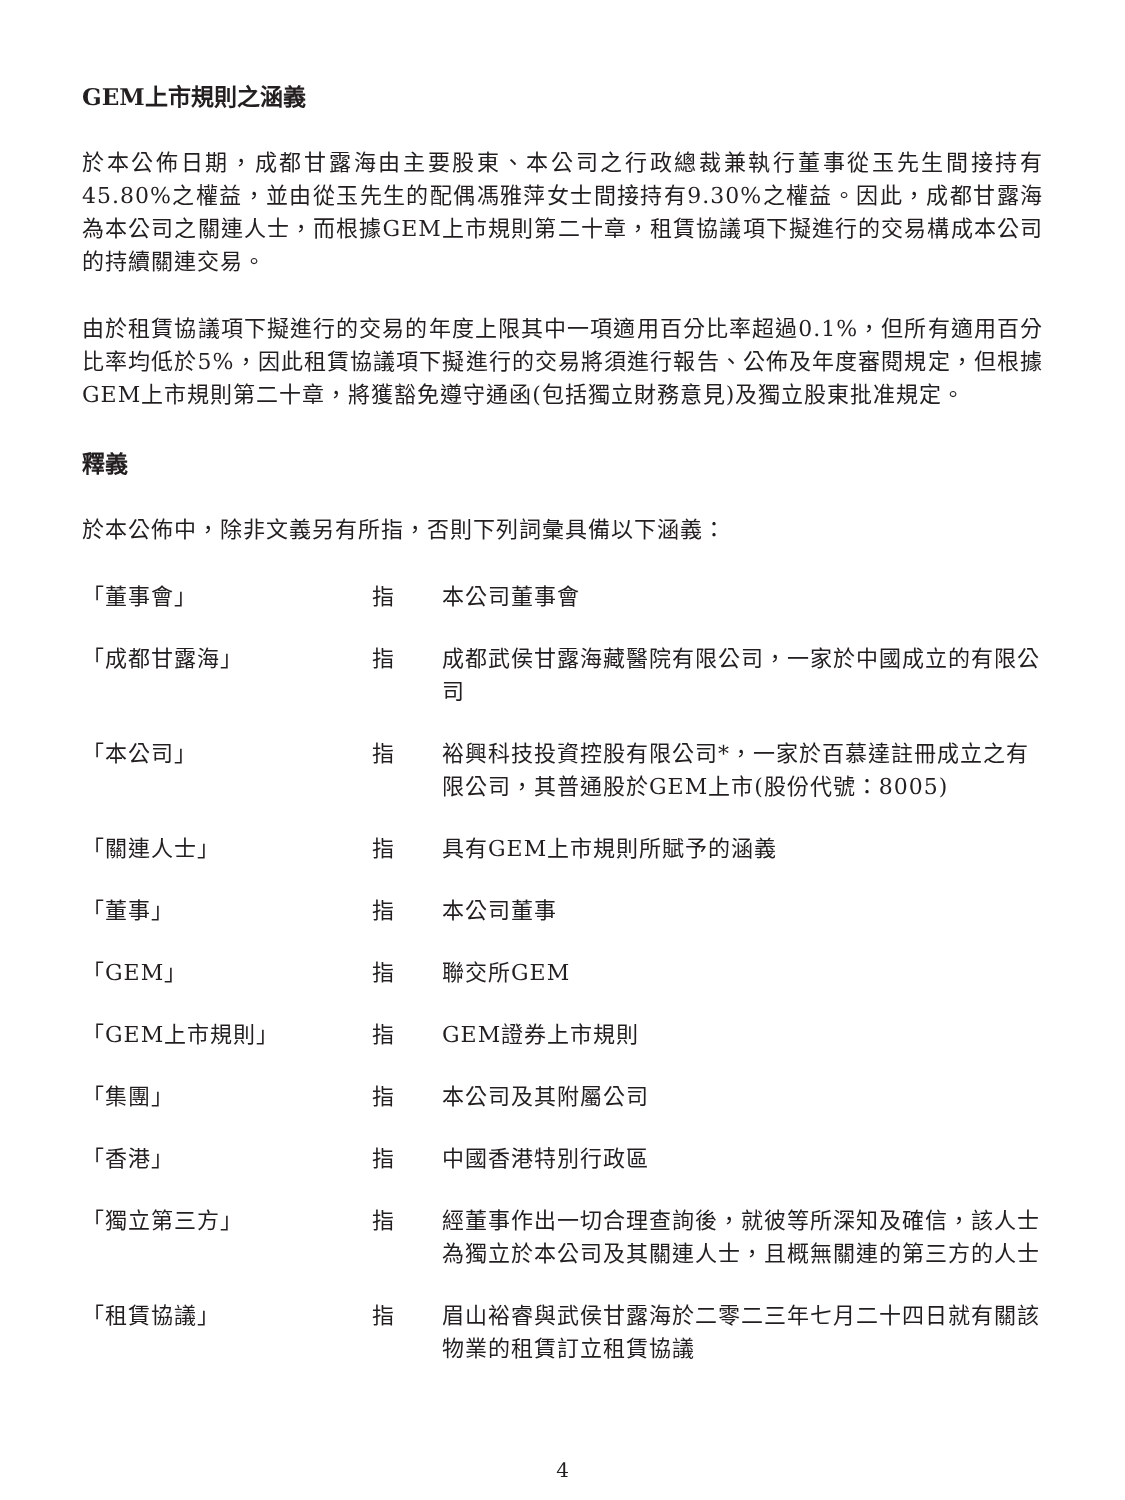GEM上市規則之涵義
於本公佈日期，成都甘露海由主要股東、本公司之行政總裁兼執行董事從玉先生間接持有45.80%之權益，並由從玉先生的配偶馮雅萍女士間接持有9.30%之權益。因此，成都甘露海為本公司之關連人士，而根據GEM上市規則第二十章，租賃協議項下擬進行的交易構成本公司的持續關連交易。
由於租賃協議項下擬進行的交易的年度上限其中一項適用百分比率超過0.1%，但所有適用百分比率均低於5%，因此租賃協議項下擬進行的交易將須進行報告、公佈及年度審閱規定，但根據GEM上市規則第二十章，將獲豁免遵守通函(包括獨立財務意見)及獨立股東批准規定。
釋義
於本公佈中，除非文義另有所指，否則下列詞彙具備以下涵義：
| 「董事會」 | 指 | 本公司董事會 |
| 「成都甘露海」 | 指 | 成都武侯甘露海藏醫院有限公司，一家於中國成立的有限公司 |
| 「本公司」 | 指 | 裕興科技投資控股有限公司*，一家於百慕達註冊成立之有限公司，其普通股於GEM上市(股份代號：8005) |
| 「關連人士」 | 指 | 具有GEM上市規則所賦予的涵義 |
| 「董事」 | 指 | 本公司董事 |
| 「GEM」 | 指 | 聯交所GEM |
| 「GEM上市規則」 | 指 | GEM證券上市規則 |
| 「集團」 | 指 | 本公司及其附屬公司 |
| 「香港」 | 指 | 中國香港特別行政區 |
| 「獨立第三方」 | 指 | 經董事作出一切合理查詢後，就彼等所深知及確信，該人士為獨立於本公司及其關連人士，且概無關連的第三方的人士 |
| 「租賃協議」 | 指 | 眉山裕睿與武侯甘露海於二零二三年七月二十四日就有關該物業的租賃訂立租賃協議 |
4